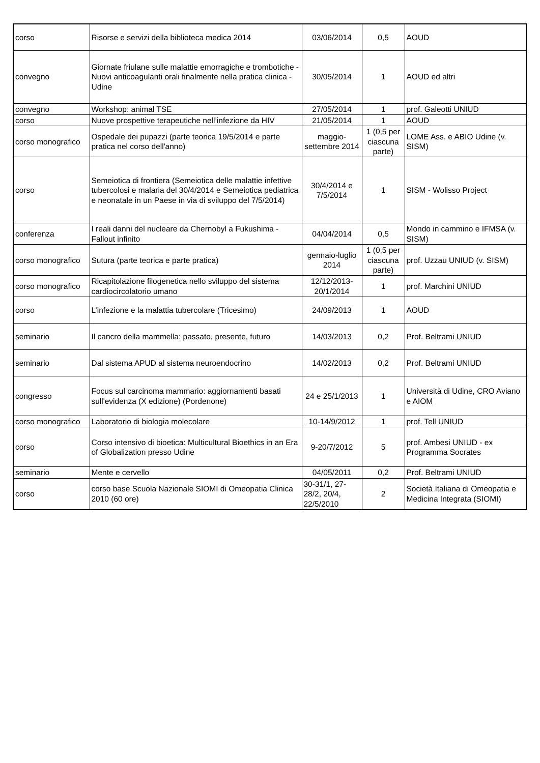| corso | Risorse e servizi della biblioteca medica 2014 | 03/06/2014 | 0,5 | AOUD |
| convegno | Giornate friulane sulle malattie emorragiche e trombotiche - Nuovi anticoagulanti orali finalmente nella pratica clinica - Udine | 30/05/2014 | 1 | AOUD ed altri |
| convegno | Workshop: animal TSE | 27/05/2014 | 1 | prof. Galeotti UNIUD |
| corso | Nuove prospettive terapeutiche nell’infezione da HIV | 21/05/2014 | 1 | AOUD |
| corso monografico | Ospedale dei pupazzi (parte teorica 19/5/2014 e parte pratica nel corso dell'anno) | maggio-settembre 2014 | 1 (0,5 per ciascuna parte) | LOME Ass. e ABIO Udine (v. SISM) |
| corso | Semeiotica di frontiera (Semeiotica delle malattie infettive tubercolosi e malaria del 30/4/2014 e Semeiotica pediatrica e neonatale in un Paese in via di sviluppo del 7/5/2014) | 30/4/2014 e 7/5/2014 | 1 | SISM - Wolisso Project |
| conferenza | I reali danni del nucleare da Chernobyl a Fukushima - Fallout infinito | 04/04/2014 | 0,5 | Mondo in cammino e IFMSA (v. SISM) |
| corso monografico | Sutura (parte teorica e parte pratica) | gennaio-luglio 2014 | 1 (0,5 per ciascuna parte) | prof. Uzzau UNIUD (v. SISM) |
| corso monografico | Ricapitolazione filogenetica nello sviluppo del sistema cardiocircolatorio umano | 12/12/2013-20/1/2014 | 1 | prof. Marchini UNIUD |
| corso | L’infezione e la malattia tubercolare (Tricesimo) | 24/09/2013 | 1 | AOUD |
| seminario | Il cancro della mammella: passato, presente, futuro | 14/03/2013 | 0,2 | Prof. Beltrami UNIUD |
| seminario | Dal sistema APUD al sistema neuroendocrino | 14/02/2013 | 0,2 | Prof. Beltrami UNIUD |
| congresso | Focus sul carcinoma mammario: aggiornamenti basati sull'evidenza (X edizione) (Pordenone) | 24 e 25/1/2013 | 1 | Università di Udine, CRO Aviano e AIOM |
| corso monografico | Laboratorio di biologia molecolare | 10-14/9/2012 | 1 | prof. Tell UNIUD |
| corso | Corso intensivo di bioetica: Multicultural Bioethics in an Era of Globalization presso Udine | 9-20/7/2012 | 5 | prof. Ambesi UNIUD - ex Programma Socrates |
| seminario | Mente e cervello | 04/05/2011 | 0,2 | Prof. Beltrami UNIUD |
| corso | corso base Scuola Nazionale SIOMI di Omeopatia Clinica 2010 (60 ore) | 30-31/1, 27-28/2, 20/4, 22/5/2010 | 2 | Società Italiana di Omeopatia e Medicina Integrata (SIOMI) |